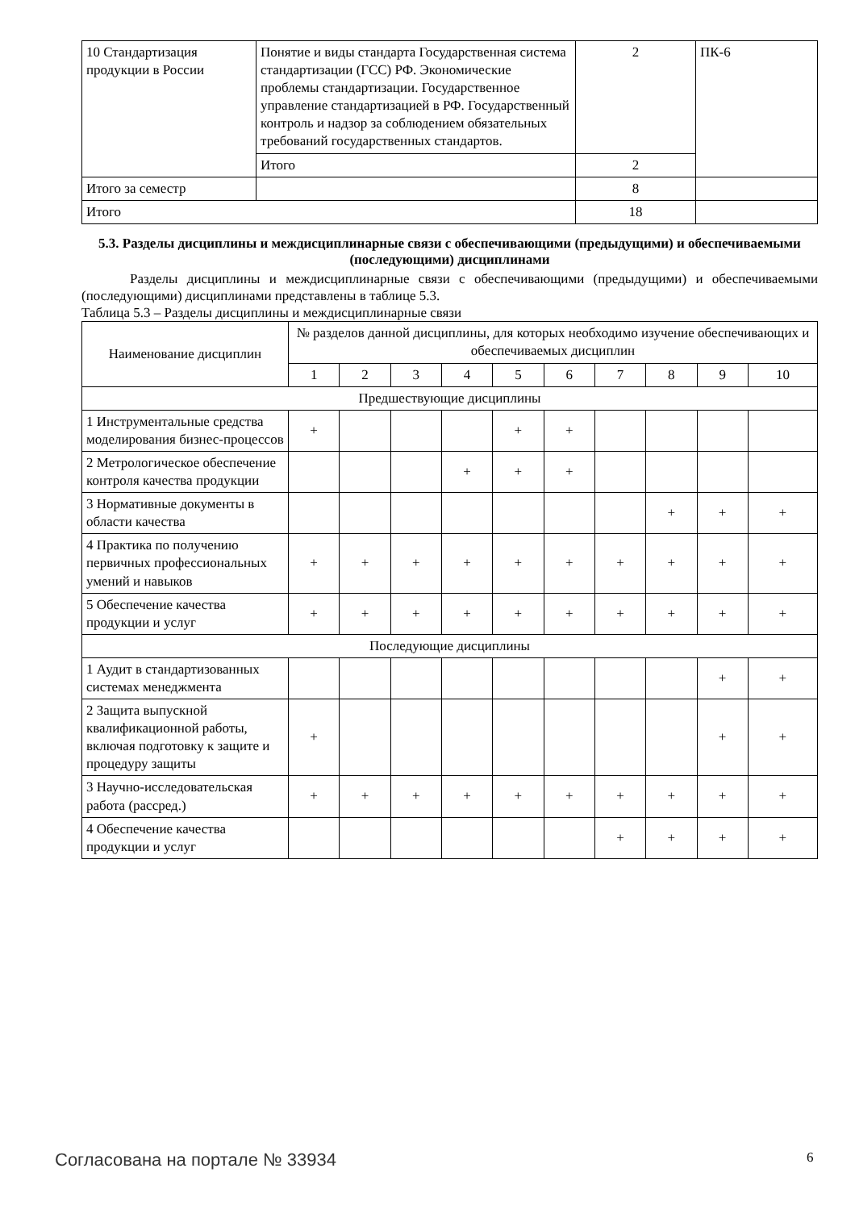| 10 Стандартизация продукции в России | Понятие и виды стандарта Государственная система стандартизации (ГСС) РФ. Экономические проблемы стандартизации. Государственное управление стандартизацией в РФ. Государственный контроль и надзор за соблюдением обязательных требований государственных стандартов. | 2 | ПК-6 |
| | Итого | 2 | |
| Итого за семестр | | 8 | |
| Итого | | 18 | |
5.3. Разделы дисциплины и междисциплинарные связи с обеспечивающими (предыдущими) и обеспечиваемыми (последующими) дисциплинами
Разделы дисциплины и междисциплинарные связи с обеспечивающими (предыдущими) и обеспечиваемыми (последующими) дисциплинами представлены в таблице 5.3.
Таблица 5.3 – Разделы дисциплины и междисциплинарные связи
| Наименование дисциплин | № разделов данной дисциплины, для которых необходимо изучение обеспечивающих и обеспечиваемых дисциплин | | | | | | | | | |
| --- | --- | --- | --- | --- | --- | --- | --- | --- | --- | --- |
| | 1 | 2 | 3 | 4 | 5 | 6 | 7 | 8 | 9 | 10 |
| Предшествующие дисциплины | | | | | | | | | | |
| 1 Инструментальные средства моделирования бизнес-процессов | + | | | | + | + | | | | |
| 2 Метрологическое обеспечение контроля качества продукции | | | | + | + | + | | | | |
| 3 Нормативные документы в области качества | | | | | | | | + | + | + |
| 4 Практика по получению первичных профессиональных умений и навыков | + | + | + | + | + | + | + | + | + | + |
| 5 Обеспечение качества продукции и услуг | + | + | + | + | + | + | + | + | + | + |
| Последующие дисциплины | | | | | | | | | | |
| 1 Аудит в стандартизованных системах менеджмента | | | | | | | | | + | + |
| 2 Защита выпускной квалификационной работы, включая подготовку к защите и процедуру защиты | + | | | | | | | | + | + |
| 3 Научно-исследовательская работа (рассред.) | + | + | + | + | + | + | + | + | + | + |
| 4 Обеспечение качества продукции и услуг | | | | | | | + | + | + | + |
Согласована на портале № 33934 6